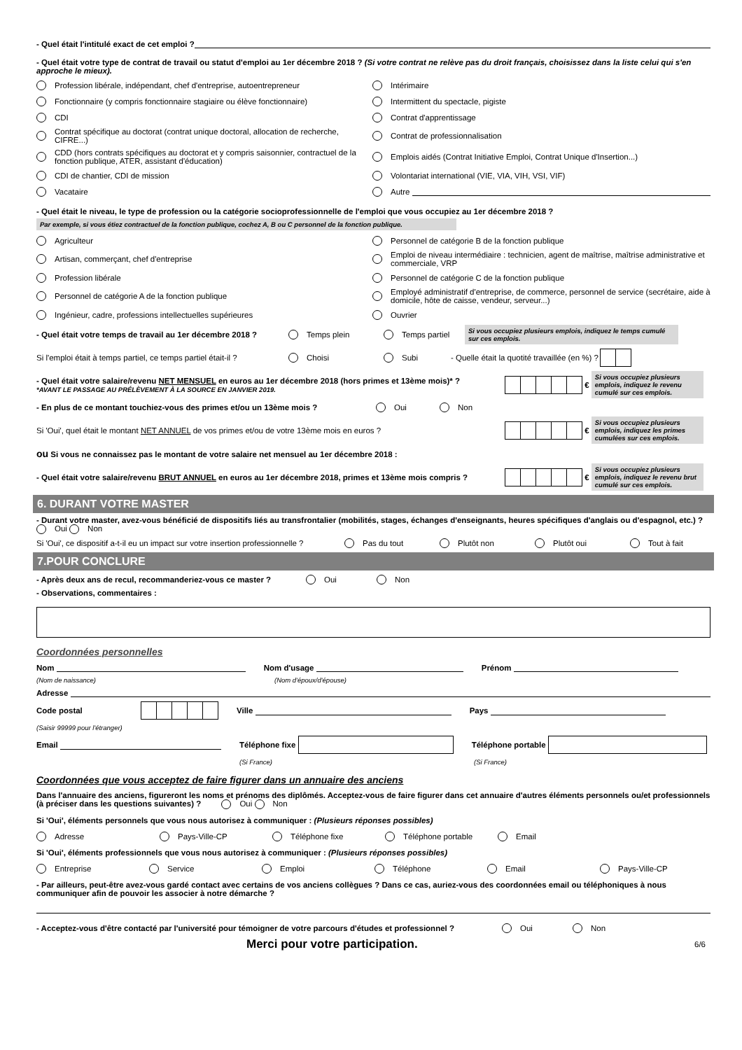- Quel était l'intitulé exact de cet emploi ?
- Quel était votre type de contrat de travail ou statut d'emploi au 1er décembre 2018 ? (Si votre contrat ne relève pas du droit français, choisissez dans la liste celui qui s'en approche le mieux).
Profession libérale, indépendant, chef d'entreprise, autoentrepreneur
Intérimaire
Fonctionnaire (y compris fonctionnaire stagiaire ou élève fonctionnaire)
Intermittent du spectacle, pigiste
CDI
Contrat d'apprentissage
Contrat spécifique au doctorat (contrat unique doctoral, allocation de recherche, CIFRE...)
Contrat de professionnalisation
CDD (hors contrats spécifiques au doctorat et y compris saisonnier, contractuel de la fonction publique, ATER, assistant d'éducation)
Emplois aidés (Contrat Initiative Emploi, Contrat Unique d'Insertion...)
CDI de chantier, CDI de mission
Volontariat international (VIE, VIA, VIH, VSI, VIF)
Vacataire
Autre
- Quel était le niveau, le type de profession ou la catégorie socioprofessionnelle de l'emploi que vous occupiez au 1er décembre 2018 ?
Par exemple, si vous étiez contractuel de la fonction publique, cochez A, B ou C personnel de la fonction publique.
Agriculteur
Personnel de catégorie B de la fonction publique
Artisan, commerçant, chef d'entreprise
Emploi de niveau intermédiaire : technicien, agent de maîtrise, maîtrise administrative et commerciale, VRP
Profession libérale
Personnel de catégorie C de la fonction publique
Personnel de catégorie A de la fonction publique
Employé administratif d'entreprise, de commerce, personnel de service (secrétaire, aide à domicile, hôte de caisse, vendeur, serveur...)
Ingénieur, cadre, professions intellectuelles supérieures
Ouvrier
- Quel était votre temps de travail au 1er décembre 2018 ? Temps plein Temps partiel Si vous occupiez plusieurs emplois, indiquez le temps cumulé sur ces emplois.
Si l'emploi était à temps partiel, ce temps partiel était-il ? Choisi Subi - Quelle était la quotité travaillée (en %) ?
- Quel était votre salaire/revenu NET MENSUEL en euros au 1er décembre 2018 (hors primes et 13ème mois)* ?
*AVANT LE PASSAGE AU PRÉLÈVEMENT À LA SOURCE EN JANVIER 2019.
€ Si vous occupiez plusieurs emplois, indiquez le revenu cumulé sur ces emplois.
- En plus de ce montant touchiez-vous des primes et/ou un 13ème mois ? Oui Non
Si 'Oui', quel était le montant NET ANNUEL de vos primes et/ou de votre 13ème mois en euros ? € Si vous occupiez plusieurs emplois, indiquez les primes cumulées sur ces emplois.
ou Si vous ne connaissez pas le montant de votre salaire net mensuel au 1er décembre 2018 :
- Quel était votre salaire/revenu BRUT ANNUEL en euros au 1er décembre 2018, primes et 13ème mois compris ? € Si vous occupiez plusieurs emplois, indiquez le revenu brut cumulé sur ces emplois.
6. DURANT VOTRE MASTER
- Durant votre master, avez-vous bénéficié de dispositifs liés au transfrontalier (mobilités, stages, échanges d'enseignants, heures spécifiques d'anglais ou d'espagnol, etc.) ? Oui Non
Si 'Oui', ce dispositif a-t-il eu un impact sur votre insertion professionnelle ? Pas du tout Plutôt non Plutôt oui Tout à fait
7.POUR CONCLURE
- Après deux ans de recul, recommanderiez-vous ce master ? Oui Non
- Observations, commentaires :
Coordonnées personnelles
Nom Nom d'usage Prénom
(Nom de naissance) (Nom d'époux/d'épouse)
Adresse
Code postal Ville Pays
(Saisir 99999 pour l'étranger)
Email Téléphone fixe Téléphone portable
(Si France) (Si France)
Coordonnées que vous acceptez de faire figurer dans un annuaire des anciens
Dans l'annuaire des anciens, figureront les noms et prénoms des diplômés. Acceptez-vous de faire figurer dans cet annuaire d'autres éléments personnels ou/et professionnels (à préciser dans les questions suivantes) ? Oui Non
Si 'Oui', éléments personnels que vous nous autorisez à communiquer : (Plusieurs réponses possibles)
Adresse Pays-Ville-CP Téléphone fixe Téléphone portable Email
Si 'Oui', éléments professionnels que vous nous autorisez à communiquer : (Plusieurs réponses possibles)
Entreprise Service Emploi Téléphone Email Pays-Ville-CP
- Par ailleurs, peut-être avez-vous gardé contact avec certains de vos anciens collègues ? Dans ce cas, auriez-vous des coordonnées email ou téléphoniques à nous communiquer afin de pouvoir les associer à notre démarche ?
- Acceptez-vous d'être contacté par l'université pour témoigner de votre parcours d'études et professionnel ? Oui Non
Merci pour votre participation. 6/6